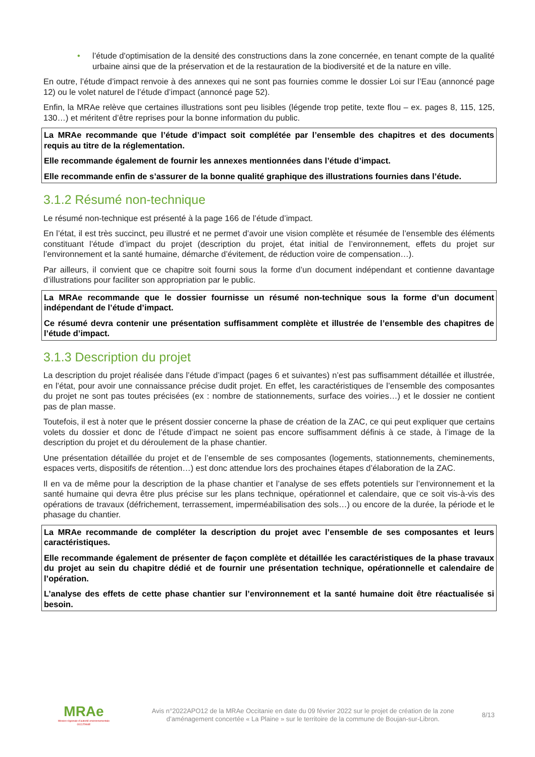• l’étude d'optimisation de la densité des constructions dans la zone concernée, en tenant compte de la qualité urbaine ainsi que de la préservation et de la restauration de la biodiversité et de la nature en ville.
En outre, l’étude d’impact renvoie à des annexes qui ne sont pas fournies comme le dossier Loi sur l’Eau (annoncé page 12) ou le volet naturel de l’étude d’impact (annoncé page 52).
Enfin, la MRAe relève que certaines illustrations sont peu lisibles (légende trop petite, texte flou – ex. pages 8, 115, 125, 130…) et méritent d’être reprises pour la bonne information du public.
La MRAe recommande que l’étude d’impact soit complétée par l’ensemble des chapitres et des documents requis au titre de la réglementation.
Elle recommande également de fournir les annexes mentionnées dans l’étude d’impact.
Elle recommande enfin de s’assurer de la bonne qualité graphique des illustrations fournies dans l’étude.
3.1.2 Résumé non-technique
Le résumé non-technique est présenté à la page 166 de l’étude d’impact.
En l’état, il est très succinct, peu illustré et ne permet d’avoir une vision complète et résumée de l’ensemble des éléments constituant l’étude d’impact du projet (description du projet, état initial de l’environnement, effets du projet sur l’environnement et la santé humaine, démarche d’évitement, de réduction voire de compensation…).
Par ailleurs, il convient que ce chapitre soit fourni sous la forme d’un document indépendant et contienne davantage d’illustrations pour faciliter son appropriation par le public.
La MRAe recommande que le dossier fournisse un résumé non-technique sous la forme d’un document indépendant de l’étude d’impact.
Ce résumé devra contenir une présentation suffisamment complète et illustrée de l’ensemble des chapitres de l’étude d’impact.
3.1.3 Description du projet
La description du projet réalisée dans l’étude d’impact (pages 6 et suivantes) n’est pas suffisamment détaillée et illustrée, en l’état, pour avoir une connaissance précise dudit projet. En effet, les caractéristiques de l’ensemble des composantes du projet ne sont pas toutes précisées (ex : nombre de stationnements, surface des voiries…) et le dossier ne contient pas de plan masse.
Toutefois, il est à noter que le présent dossier concerne la phase de création de la ZAC, ce qui peut expliquer que certains volets du dossier et donc de l’étude d’impact ne soient pas encore suffisamment définis à ce stade, à l’image de la description du projet et du déroulement de la phase chantier.
Une présentation détaillée du projet et de l’ensemble de ses composantes (logements, stationnements, cheminements, espaces verts, dispositifs de rétention…) est donc attendue lors des prochaines étapes d’élaboration de la ZAC.
Il en va de même pour la description de la phase chantier et l’analyse de ses effets potentiels sur l’environnement et la santé humaine qui devra être plus précise sur les plans technique, opérationnel et calendaire, que ce soit vis-à-vis des opérations de travaux (défrichement, terrassement, imperméabilisation des sols…) ou encore de la durée, la période et le phasage du chantier.
La MRAe recommande de compléter la description du projet avec l’ensemble de ses composantes et leurs caractéristiques.
Elle recommande également de présenter de façon complète et détaillée les caractéristiques de la phase travaux du projet au sein du chapitre dédié et de fournir une présentation technique, opérationnelle et calendaire de l’opération.
L’analyse des effets de cette phase chantier sur l’environnement et la santé humaine doit être réactualisée si besoin.
MRAe
Mission régionale d’autorité environnementale
OCCITANIE
Avis n°2022APO12 de la MRAe Occitanie en date du 09 février 2022 sur le projet de création de la zone d’aménagement concertée « La Plaine » sur le territoire de la commune de Boujan-sur-Libron.
8/13